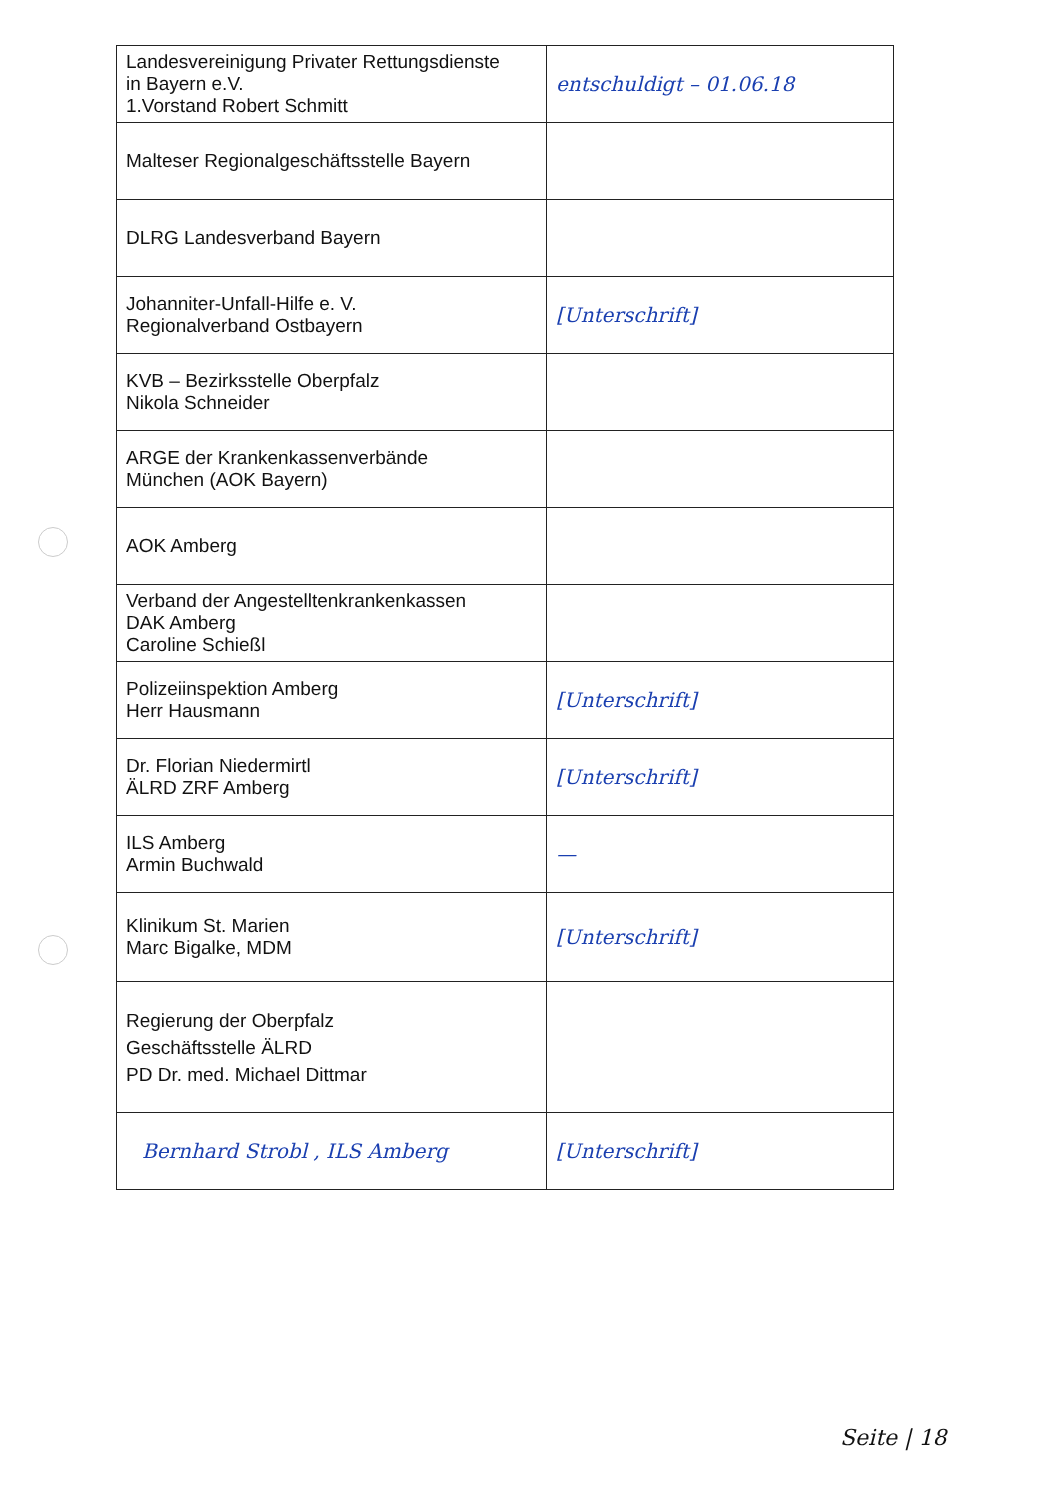| Landesvereinigung Privater Rettungsdienste in Bayern e.V. 1.Vorstand Robert Schmitt | entschuldigt – 01.06.18 |
| Malteser Regionalgeschäftsstelle Bayern | |
| DLRG Landesverband Bayern | |
| Johanniter-Unfall-Hilfe e. V. Regionalverband Ostbayern | [Unterschrift] |
| KVB – Bezirksstelle Oberpfalz Nikola Schneider | |
| ARGE der Krankenkassenverbände München (AOK Bayern) | |
| AOK Amberg | |
| Verband der Angestelltenkrankenkassen DAK Amberg Caroline Schießl | |
| Polizeiinspektion Amberg Herr Hausmann | [Unterschrift] |
| Dr. Florian Niedermirtl ÄLRD ZRF Amberg | [Unterschrift] |
| ILS Amberg Armin Buchwald | — |
| Klinikum St. Marien Marc Bigalke, MDM | [Unterschrift] |
| Regierung der Oberpfalz Geschäftsstelle ÄLRD PD Dr. med. Michael Dittmar | |
| Bernhard Strobl , ILS Amberg | [Unterschrift] |
Seite | 18